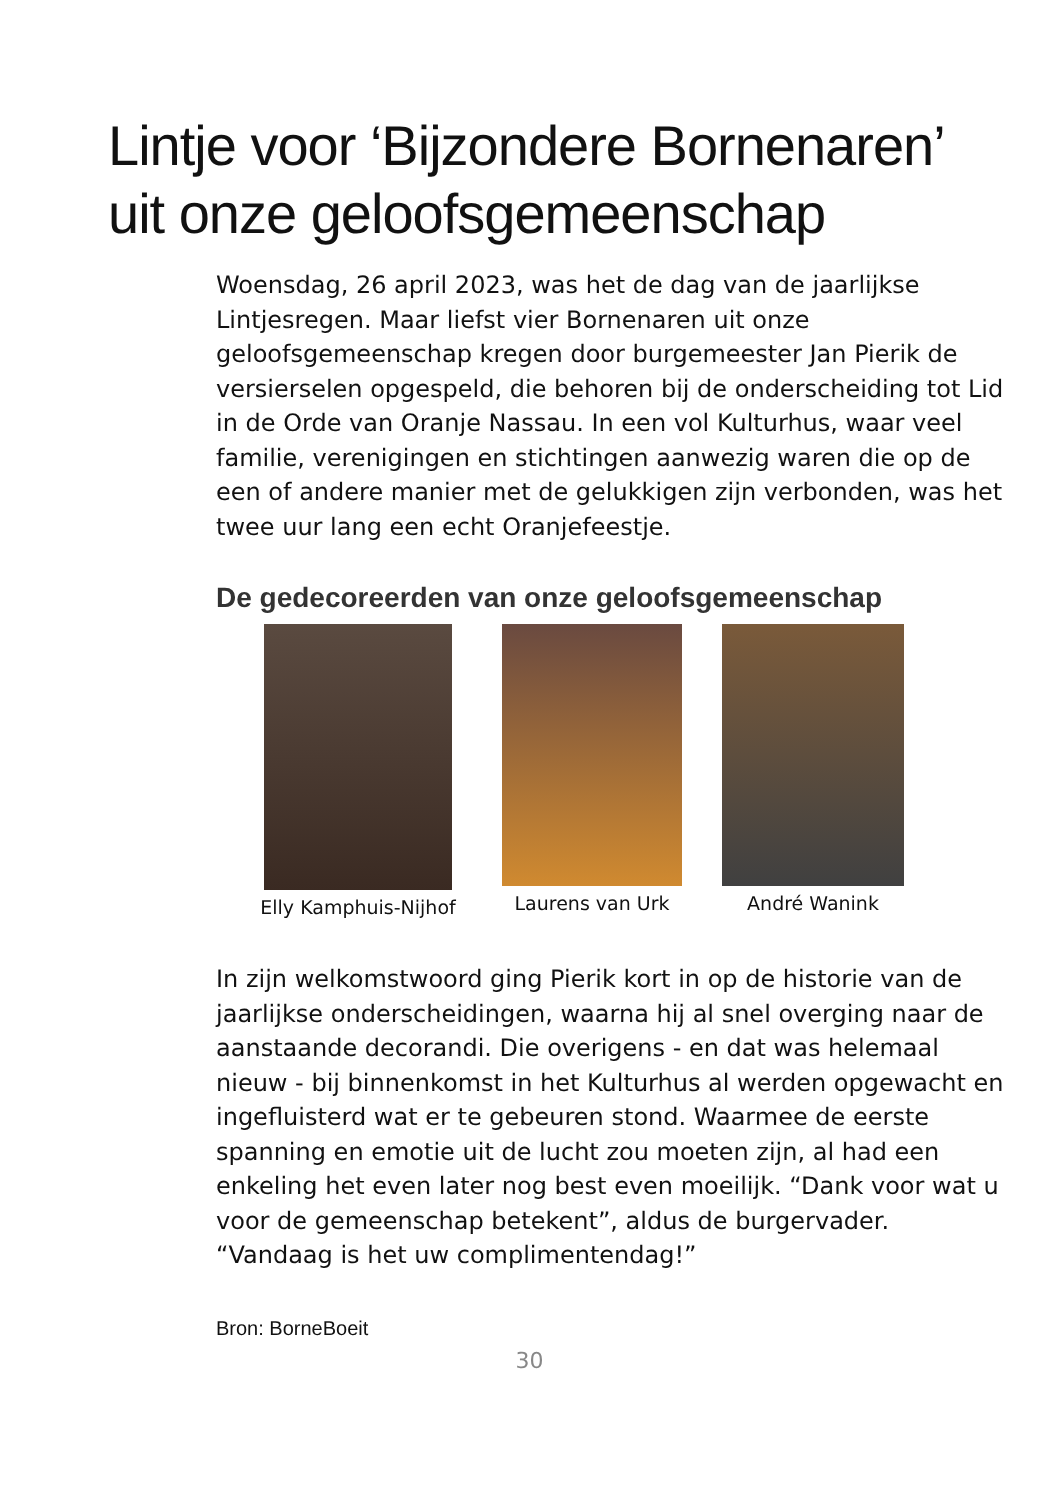Lintje voor ‘Bijzondere Bornenaren’
uit onze geloofsgemeenschap
Woensdag, 26 april 2023, was het de dag van de jaarlijkse Lintjesregen. Maar liefst vier Bornenaren uit onze geloofsgemeenschap kregen door burgemeester Jan Pierik de versierselen opgespeld, die behoren bij de onderscheiding tot Lid in de Orde van Oranje Nassau. In een vol Kulturhus, waar veel familie, verenigingen en stichtingen aanwezig waren die op de een of andere manier met de gelukkigen zijn verbonden, was het twee uur lang een echt Oranjefeestje.
De gedecoreerden van onze geloofsgemeenschap
Elly Kamphuis-Nijhof Laurens van Urk André Wanink
In zijn welkomstwoord ging Pierik kort in op de historie van de jaarlijkse onderscheidingen, waarna hij al snel overging naar de aanstaande decorandi. Die overigens - en dat was helemaal nieuw - bij binnenkomst in het Kulturhus al werden opgewacht en ingefluisterd wat er te gebeuren stond. Waarmee de eerste spanning en emotie uit de lucht zou moeten zijn, al had een enkeling het even later nog best even moeilijk. “Dank voor wat u voor de gemeenschap betekent”, aldus de burgervader. “Vandaag is het uw complimentendag!”
Bron: BorneBoeit
30